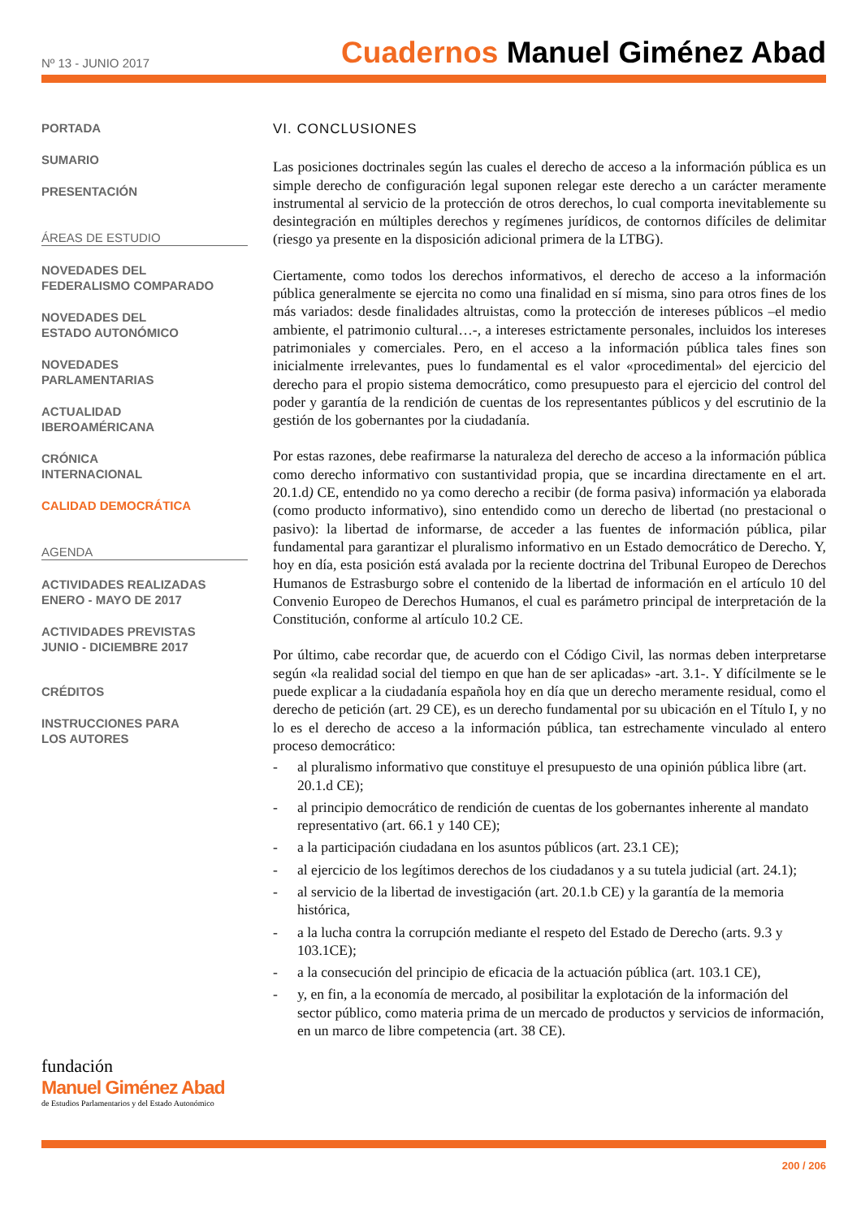Nº 13 - JUNIO 2017
Cuadernos Manuel Giménez Abad
PORTADA
SUMARIO
PRESENTACIÓN
ÁREAS DE ESTUDIO
NOVEDADES DEL
FEDERALISMO COMPARADO
NOVEDADES DEL
ESTADO AUTONÓMICO
NOVEDADES
PARLAMENTARIAS
ACTUALIDAD
IBEROAMÉRICANA
CRÓNICA
INTERNACIONAL
CALIDAD DEMOCRÁTICA
AGENDA
ACTIVIDADES REALIZADAS
ENERO - MAYO DE 2017
ACTIVIDADES PREVISTAS
JUNIO - DICIEMBRE 2017
CRÉDITOS
INSTRUCCIONES PARA
LOS AUTORES
VI. CONCLUSIONES
Las posiciones doctrinales según las cuales el derecho de acceso a la información pública es un simple derecho de configuración legal suponen relegar este derecho a un carácter meramente instrumental al servicio de la protección de otros derechos, lo cual comporta inevitablemente su desintegración en múltiples derechos y regímenes jurídicos, de contornos difíciles de delimitar (riesgo ya presente en la disposición adicional primera de la LTBG).
Ciertamente, como todos los derechos informativos, el derecho de acceso a la información pública generalmente se ejercita no como una finalidad en sí misma, sino para otros fines de los más variados: desde finalidades altruistas, como la protección de intereses públicos –el medio ambiente, el patrimonio cultural…-, a intereses estrictamente personales, incluidos los intereses patrimoniales y comerciales. Pero, en el acceso a la información pública tales fines son inicialmente irrelevantes, pues lo fundamental es el valor «procedimental» del ejercicio del derecho para el propio sistema democrático, como presupuesto para el ejercicio del control del poder y garantía de la rendición de cuentas de los representantes públicos y del escrutinio de la gestión de los gobernantes por la ciudadanía.
Por estas razones, debe reafirmarse la naturaleza del derecho de acceso a la información pública como derecho informativo con sustantividad propia, que se incardina directamente en el art. 20.1.d) CE, entendido no ya como derecho a recibir (de forma pasiva) información ya elaborada (como producto informativo), sino entendido como un derecho de libertad (no prestacional o pasivo): la libertad de informarse, de acceder a las fuentes de información pública, pilar fundamental para garantizar el pluralismo informativo en un Estado democrático de Derecho. Y, hoy en día, esta posición está avalada por la reciente doctrina del Tribunal Europeo de Derechos Humanos de Estrasburgo sobre el contenido de la libertad de información en el artículo 10 del Convenio Europeo de Derechos Humanos, el cual es parámetro principal de interpretación de la Constitución, conforme al artículo 10.2 CE.
Por último, cabe recordar que, de acuerdo con el Código Civil, las normas deben interpretarse según «la realidad social del tiempo en que han de ser aplicadas» -art. 3.1-. Y difícilmente se le puede explicar a la ciudadanía española hoy en día que un derecho meramente residual, como el derecho de petición (art. 29 CE), es un derecho fundamental por su ubicación en el Título I, y no lo es el derecho de acceso a la información pública, tan estrechamente vinculado al entero proceso democrático:
- al pluralismo informativo que constituye el presupuesto de una opinión pública libre (art. 20.1.d CE);
- al principio democrático de rendición de cuentas de los gobernantes inherente al mandato representativo (art. 66.1 y 140 CE);
- a la participación ciudadana en los asuntos públicos (art. 23.1 CE);
- al ejercicio de los legítimos derechos de los ciudadanos y a su tutela judicial (art. 24.1);
- al servicio de la libertad de investigación (art. 20.1.b CE) y la garantía de la memoria histórica,
- a la lucha contra la corrupción mediante el respeto del Estado de Derecho (arts. 9.3 y 103.1CE);
- a la consecución del principio de eficacia de la actuación pública (art. 103.1 CE),
- y, en fin, a la economía de mercado, al posibilitar la explotación de la información del sector público, como materia prima de un mercado de productos y servicios de información, en un marco de libre competencia (art. 38 CE).
fundación
Manuel Giménez Abad
de Estudios Parlamentarios y del Estado Autonómico
200 / 206